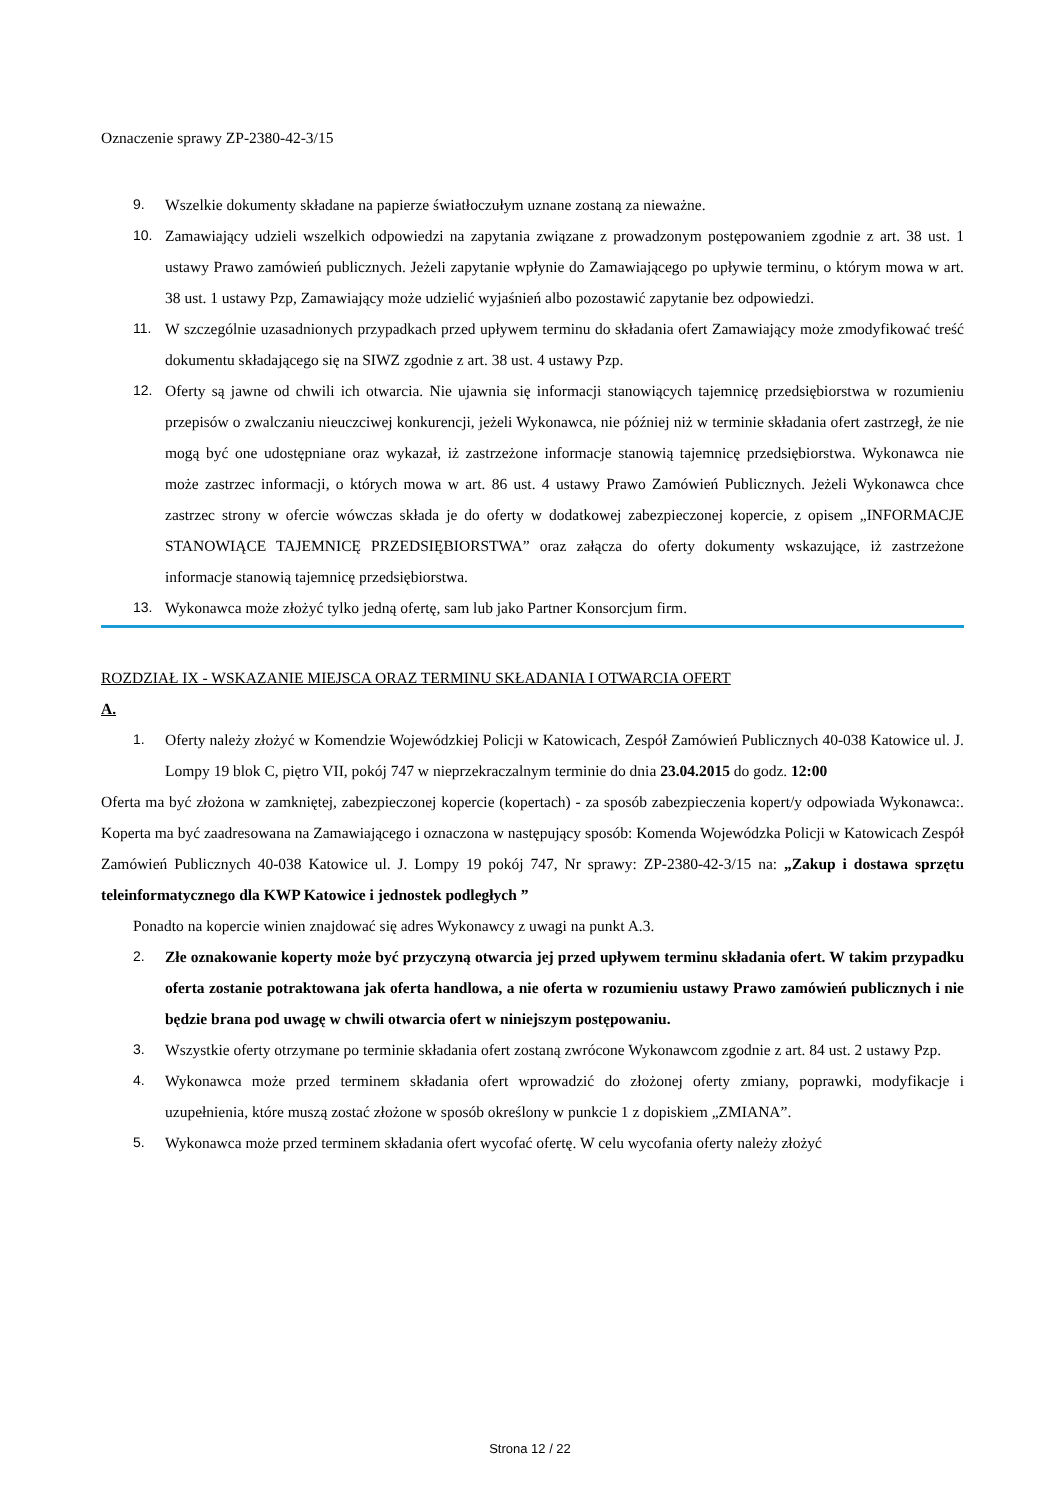Oznaczenie sprawy ZP-2380-42-3/15
9. Wszelkie dokumenty składane na papierze światłoczułym uznane zostaną za nieważne.
10. Zamawiający udzieli wszelkich odpowiedzi na zapytania związane z prowadzonym postępowaniem zgodnie z art. 38 ust. 1 ustawy Prawo zamówień publicznych. Jeżeli zapytanie wpłynie do Zamawiającego po upływie terminu, o którym mowa w art. 38 ust. 1 ustawy Pzp, Zamawiający może udzielić wyjaśnień albo pozostawić zapytanie bez odpowiedzi.
11. W szczególnie uzasadnionych przypadkach przed upływem terminu do składania ofert Zamawiający może zmodyfikować treść dokumentu składającego się na SIWZ zgodnie z art. 38 ust. 4 ustawy Pzp.
12. Oferty są jawne od chwili ich otwarcia. Nie ujawnia się informacji stanowiących tajemnicę przedsiębiorstwa w rozumieniu przepisów o zwalczaniu nieuczciwej konkurencji, jeżeli Wykonawca, nie później niż w terminie składania ofert zastrzegł, że nie mogą być one udostępniane oraz wykazał, iż zastrzeżone informacje stanowią tajemnicę przedsiębiorstwa. Wykonawca nie może zastrzec informacji, o których mowa w art. 86 ust. 4 ustawy Prawo Zamówień Publicznych. Jeżeli Wykonawca chce zastrzec strony w ofercie wówczas składa je do oferty w dodatkowej zabezpieczonej kopercie, z opisem „INFORMACJE STANOWIĄCE TAJEMNICĘ PRZEDSIĘBIORSTWA” oraz załącza do oferty dokumenty wskazujące, iż zastrzeżone informacje stanowią tajemnicę przedsiębiorstwa.
13. Wykonawca może złożyć tylko jedną ofertę, sam lub jako Partner Konsorcjum firm.
ROZDZIAŁ IX - WSKAZANIE MIEJSCA ORAZ TERMINU SKŁADANIA I OTWARCIA OFERT
A.
1. Oferty należy złożyć w Komendzie Wojewódzkiej Policji w Katowicach, Zespół Zamówień Publicznych 40-038 Katowice ul. J. Lompy 19 blok C, piętro VII, pokój 747 w nieprzekraczalnym terminie do dnia 23.04.2015 do godz. 12:00
Oferta ma być złożona w zamkniętej, zabezpieczonej kopercie (kopertach) - za sposób zabezpieczenia kopert/y odpowiada Wykonawca:. Koperta ma być zaadresowana na Zamawiającego i oznaczona w następujący sposób: Komenda Wojewódzka Policji w Katowicach Zespół Zamówień Publicznych 40-038 Katowice ul. J. Lompy 19 pokój 747, Nr sprawy: ZP-2380-42-3/15 na: „Zakup i dostawa sprzętu teleinformatycznego dla KWP Katowice i jednostek podległych ”
Ponadto na kopercie winien znajdować się adres Wykonawcy z uwagi na punkt A.3.
2. Złe oznakowanie koperty może być przyczyną otwarcia jej przed upływem terminu składania ofert. W takim przypadku oferta zostanie potraktowana jak oferta handlowa, a nie oferta w rozumieniu ustawy Prawo zamówień publicznych i nie będzie brana pod uwagę w chwili otwarcia ofert w niniejszym postępowaniu.
3. Wszystkie oferty otrzymane po terminie składania ofert zostaną zwrócone Wykonawcom zgodnie z art. 84 ust. 2 ustawy Pzp.
4. Wykonawca może przed terminem składania ofert wprowadzić do złożonej oferty zmiany, poprawki, modyfikacje i uzupełnienia, które muszą zostać złożone w sposób określony w punkcie 1 z dopiskiem „ZMIANA”.
5. Wykonawca może przed terminem składania ofert wycofać ofertę. W celu wycofania oferty należy złożyć
Strona 12 / 22